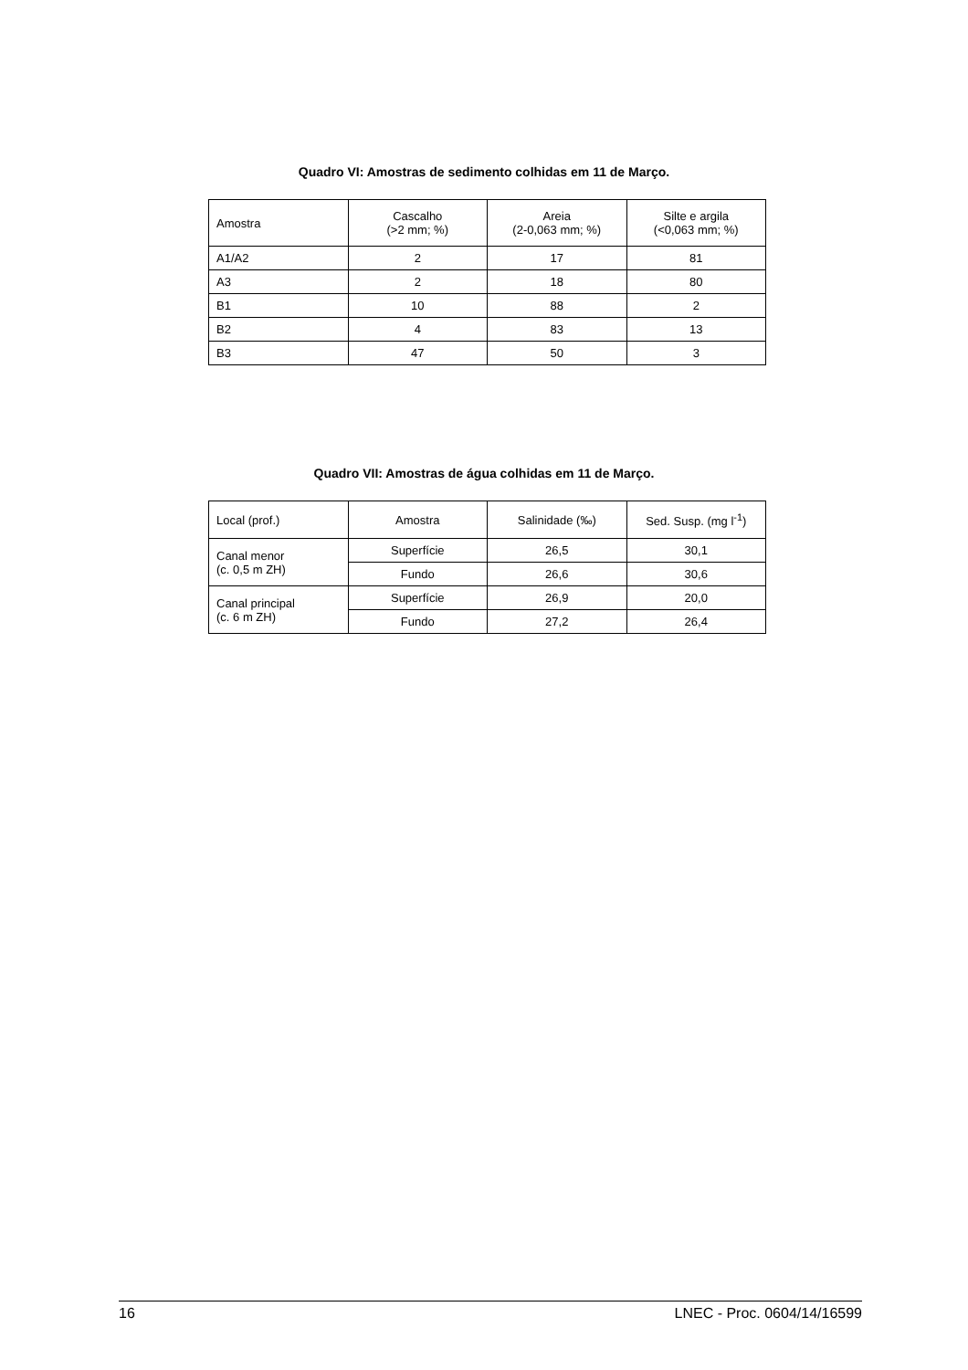Quadro VI: Amostras de sedimento colhidas em 11 de Março.
| Amostra | Cascalho (>2 mm; %) | Areia (2-0,063 mm; %) | Silte e argila (<0,063 mm; %) |
| --- | --- | --- | --- |
| A1/A2 | 2 | 17 | 81 |
| A3 | 2 | 18 | 80 |
| B1 | 10 | 88 | 2 |
| B2 | 4 | 83 | 13 |
| B3 | 47 | 50 | 3 |
Quadro VII: Amostras de água colhidas em 11 de Março.
| Local (prof.) | Amostra | Salinidade (‰) | Sed. Susp. (mg l<sup>-1</sup>) |
| --- | --- | --- | --- |
| Canal menor (c. 0,5 m ZH) | Superfície | 26,5 | 30,1 |
| | Fundo | 26,6 | 30,6 |
| Canal principal (c. 6 m ZH) | Superfície | 26,9 | 20,0 |
| | Fundo | 27,2 | 26,4 |
16 LNEC - Proc. 0604/14/16599